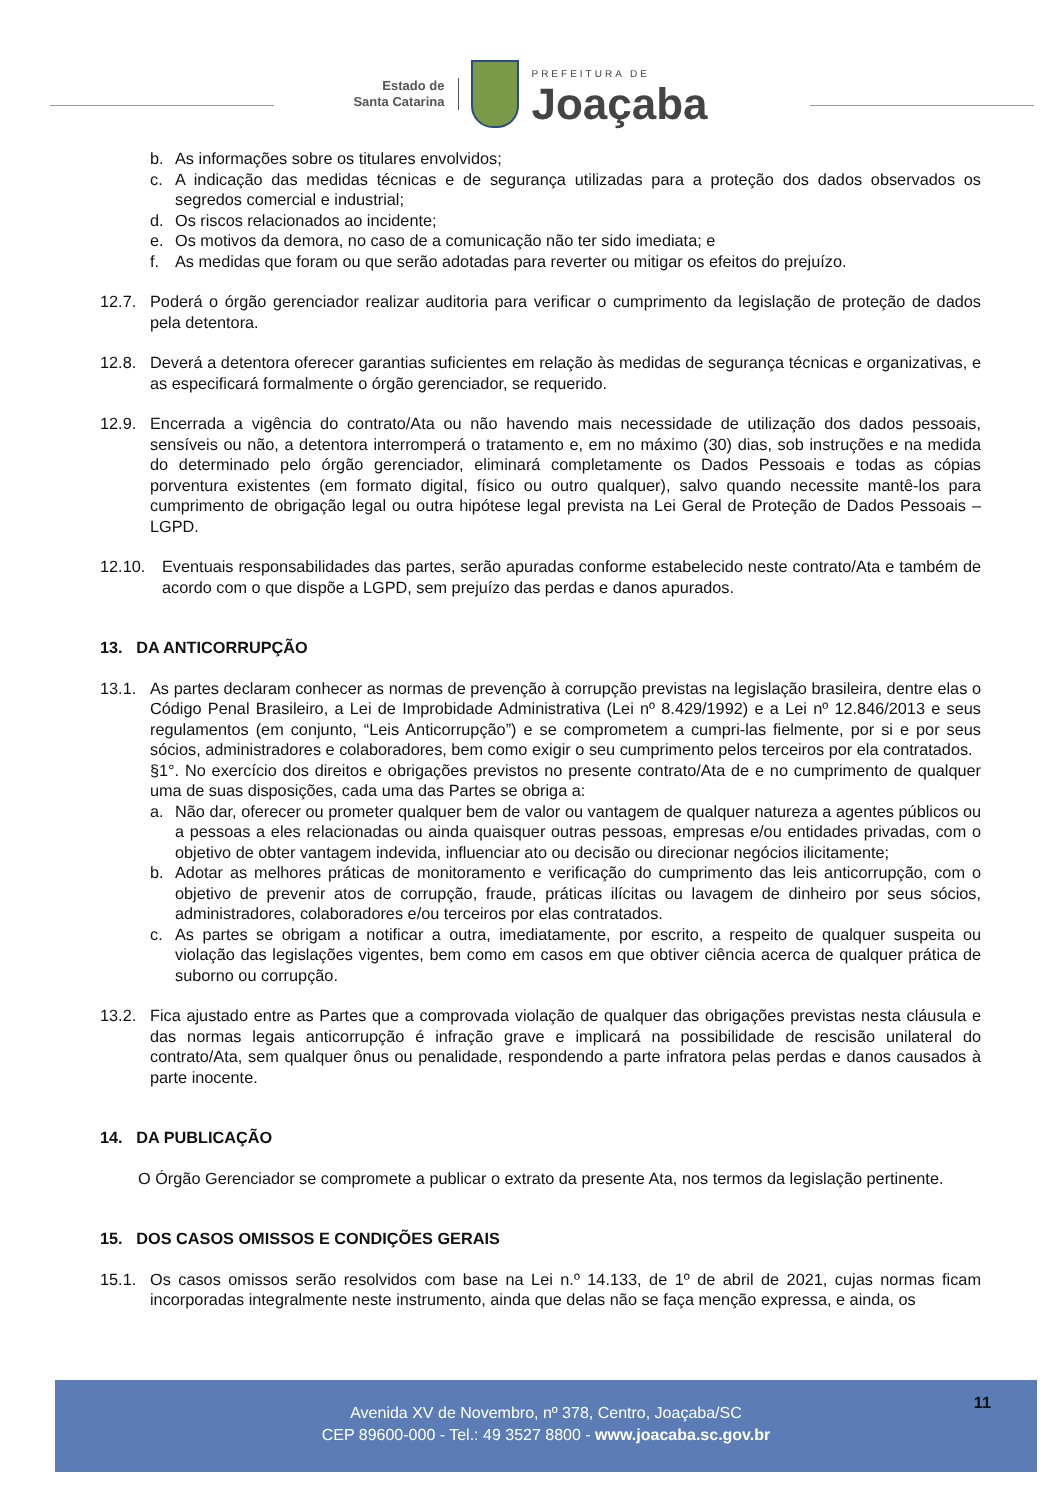Estado de
Santa Catarina
PREFEITURA DE
Joaçaba
b. As informações sobre os titulares envolvidos;
c. A indicação das medidas técnicas e de segurança utilizadas para a proteção dos dados observados os segredos comercial e industrial;
d. Os riscos relacionados ao incidente;
e. Os motivos da demora, no caso de a comunicação não ter sido imediata; e
f. As medidas que foram ou que serão adotadas para reverter ou mitigar os efeitos do prejuízo.
12.7. Poderá o órgão gerenciador realizar auditoria para verificar o cumprimento da legislação de proteção de dados pela detentora.
12.8. Deverá a detentora oferecer garantias suficientes em relação às medidas de segurança técnicas e organizativas, e as especificará formalmente o órgão gerenciador, se requerido.
12.9. Encerrada a vigência do contrato/Ata ou não havendo mais necessidade de utilização dos dados pessoais, sensíveis ou não, a detentora interromperá o tratamento e, em no máximo (30) dias, sob instruções e na medida do determinado pelo órgão gerenciador, eliminará completamente os Dados Pessoais e todas as cópias porventura existentes (em formato digital, físico ou outro qualquer), salvo quando necessite mantê-los para cumprimento de obrigação legal ou outra hipótese legal prevista na Lei Geral de Proteção de Dados Pessoais – LGPD.
12.10. Eventuais responsabilidades das partes, serão apuradas conforme estabelecido neste contrato/Ata e também de acordo com o que dispõe a LGPD, sem prejuízo das perdas e danos apurados.
13. DA ANTICORRUPÇÃO
13.1. As partes declaram conhecer as normas de prevenção à corrupção previstas na legislação brasileira, dentre elas o Código Penal Brasileiro, a Lei de Improbidade Administrativa (Lei nº 8.429/1992) e a Lei nº 12.846/2013 e seus regulamentos (em conjunto, “Leis Anticorrupção”) e se comprometem a cumpri-las fielmente, por si e por seus sócios, administradores e colaboradores, bem como exigir o seu cumprimento pelos terceiros por ela contratados.
§1°. No exercício dos direitos e obrigações previstos no presente contrato/Ata de e no cumprimento de qualquer uma de suas disposições, cada uma das Partes se obriga a:
a. Não dar, oferecer ou prometer qualquer bem de valor ou vantagem de qualquer natureza a agentes públicos ou a pessoas a eles relacionadas ou ainda quaisquer outras pessoas, empresas e/ou entidades privadas, com o objetivo de obter vantagem indevida, influenciar ato ou decisão ou direcionar negócios ilicitamente;
b. Adotar as melhores práticas de monitoramento e verificação do cumprimento das leis anticorrupção, com o objetivo de prevenir atos de corrupção, fraude, práticas ilícitas ou lavagem de dinheiro por seus sócios, administradores, colaboradores e/ou terceiros por elas contratados.
c. As partes se obrigam a notificar a outra, imediatamente, por escrito, a respeito de qualquer suspeita ou violação das legislações vigentes, bem como em casos em que obtiver ciência acerca de qualquer prática de suborno ou corrupção.
13.2. Fica ajustado entre as Partes que a comprovada violação de qualquer das obrigações previstas nesta cláusula e das normas legais anticorrupção é infração grave e implicará na possibilidade de rescisão unilateral do contrato/Ata, sem qualquer ônus ou penalidade, respondendo a parte infratora pelas perdas e danos causados à parte inocente.
14. DA PUBLICAÇÃO
O Órgão Gerenciador se compromete a publicar o extrato da presente Ata, nos termos da legislação pertinente.
15. DOS CASOS OMISSOS E CONDIÇÕES GERAIS
15.1. Os casos omissos serão resolvidos com base na Lei n.º 14.133, de 1º de abril de 2021, cujas normas ficam incorporadas integralmente neste instrumento, ainda que delas não se faça menção expressa, e ainda, os
Avenida XV de Novembro, nº 378, Centro, Joaçaba/SC
CEP 89600-000 - Tel.: 49 3527 8800 - www.joacaba.sc.gov.br
11